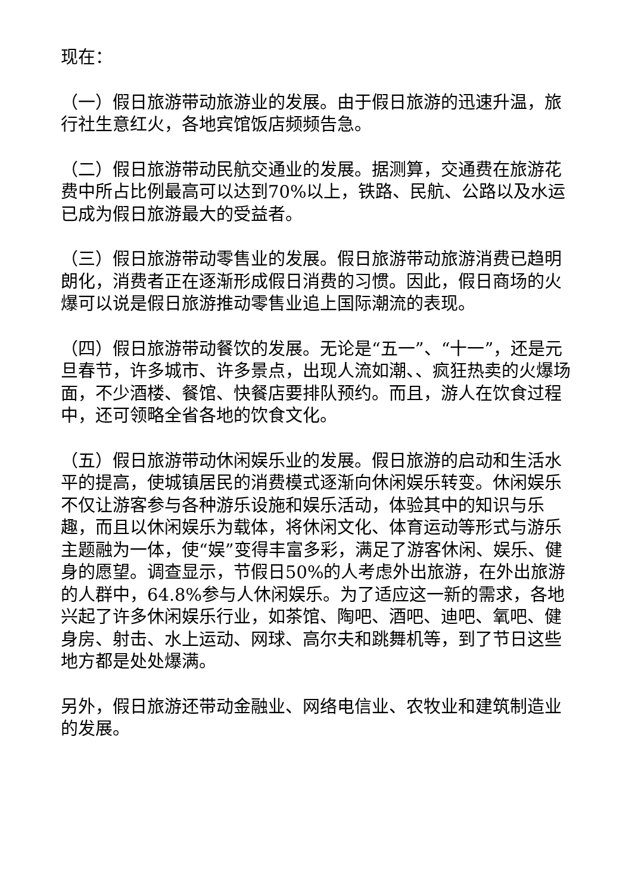现在：
（一）假日旅游带动旅游业的发展。由于假日旅游的迅速升温，旅行社生意红火，各地宾馆饭店频频告急。
（二）假日旅游带动民航交通业的发展。据测算，交通费在旅游花费中所占比例最高可以达到70%以上，铁路、民航、公路以及水运已成为假日旅游最大的受益者。
（三）假日旅游带动零售业的发展。假日旅游带动旅游消费已趋明朗化，消费者正在逐渐形成假日消费的习惯。因此，假日商场的火爆可以说是假日旅游推动零售业追上国际潮流的表现。
（四）假日旅游带动餐饮的发展。无论是“五一”、“十一”，还是元旦春节，许多城市、许多景点，出现人流如潮、、疯狂热卖的火爆场面，不少酒楼、餐馆、快餐店要排队预约。而且，游人在饮食过程中，还可领略全省各地的饮食文化。
（五）假日旅游带动休闲娱乐业的发展。假日旅游的启动和生活水平的提高，使城镇居民的消费模式逐渐向休闲娱乐转变。休闲娱乐不仅让游客参与各种游乐设施和娱乐活动，体验其中的知识与乐趣，而且以休闲娱乐为载体，将休闲文化、体育运动等形式与游乐主题融为一体，使“娱”变得丰富多彩，满足了游客休闲、娱乐、健身的愿望。调查显示，节假日50%的人考虑外出旅游，在外出旅游的人群中，64.8%参与人休闲娱乐。为了适应这一新的需求，各地兴起了许多休闲娱乐行业，如茶馆、陶吧、酒吧、迪吧、氧吧、健身房、射击、水上运动、网球、高尔夫和跳舞机等，到了节日这些地方都是处处爆满。
另外，假日旅游还带动金融业、网络电信业、农牧业和建筑制造业的发展。